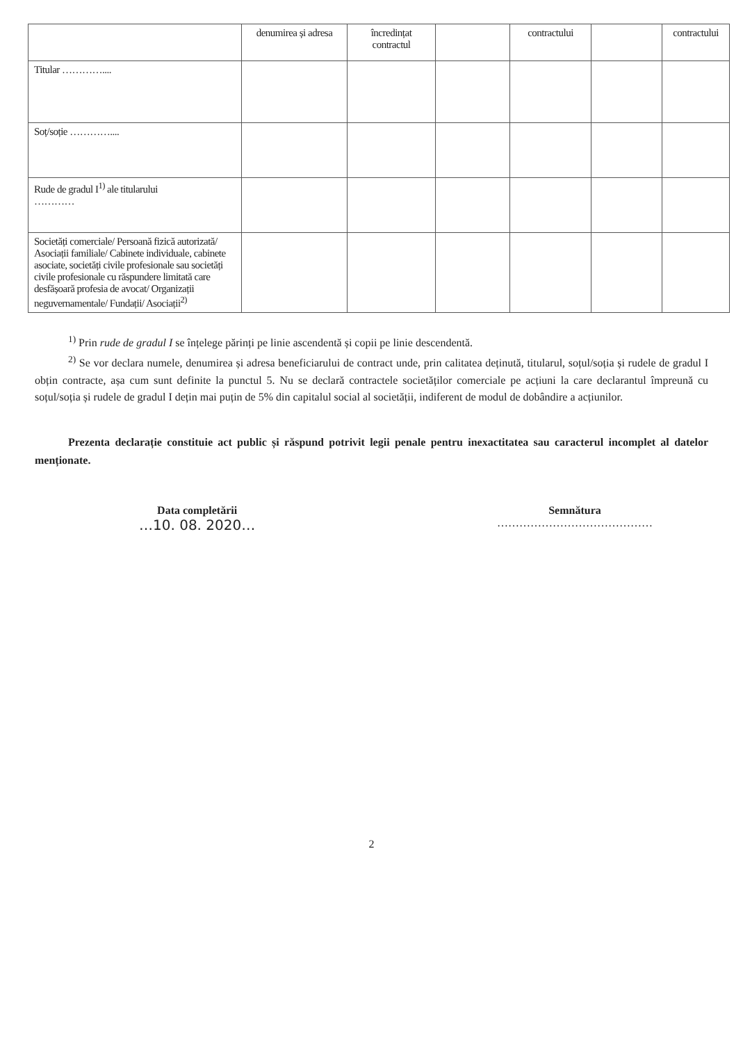| | denumirea și adresa | încredințat contractul | | contractului | | contractului |
| --- | --- | --- | --- | --- | --- | --- |
| Titular ………….... | | | | | | |
| Soț/soție ………….... | | | | | | |
| Rude de gradul I<sup>1)</sup> ale titularului ………… | | | | | | |
| Societăți comerciale/ Persoană fizică autorizată/ Asociații familiale/ Cabinete individuale, cabinete asociate, societăți civile profesionale sau societăți civile profesionale cu răspundere limitată care desfășoară profesia de avocat/ Organizații neguvernamentale/ Fundații/ Asociații<sup>2)</sup> | | | | | | |
<sup>1)</sup> Prin rude de gradul I se înțelege părinți pe linie ascendentă și copii pe linie descendentă.
<sup>2)</sup> Se vor declara numele, denumirea și adresa beneficiarului de contract unde, prin calitatea deținută, titularul, soțul/soția și rudele de gradul I obțin contracte, așa cum sunt definite la punctul 5. Nu se declară contractele societăților comerciale pe acțiuni la care declarantul împreună cu soțul/soția și rudele de gradul I dețin mai puțin de 5% din capitalul social al societății, indiferent de modul de dobândire a acțiunilor.
Prezenta declarație constituie act public și răspund potrivit legii penale pentru inexactitatea sau caracterul incomplet al datelor menționate.
Data completării
…10. 08. 2020…
Semnătura
……………………………………
2